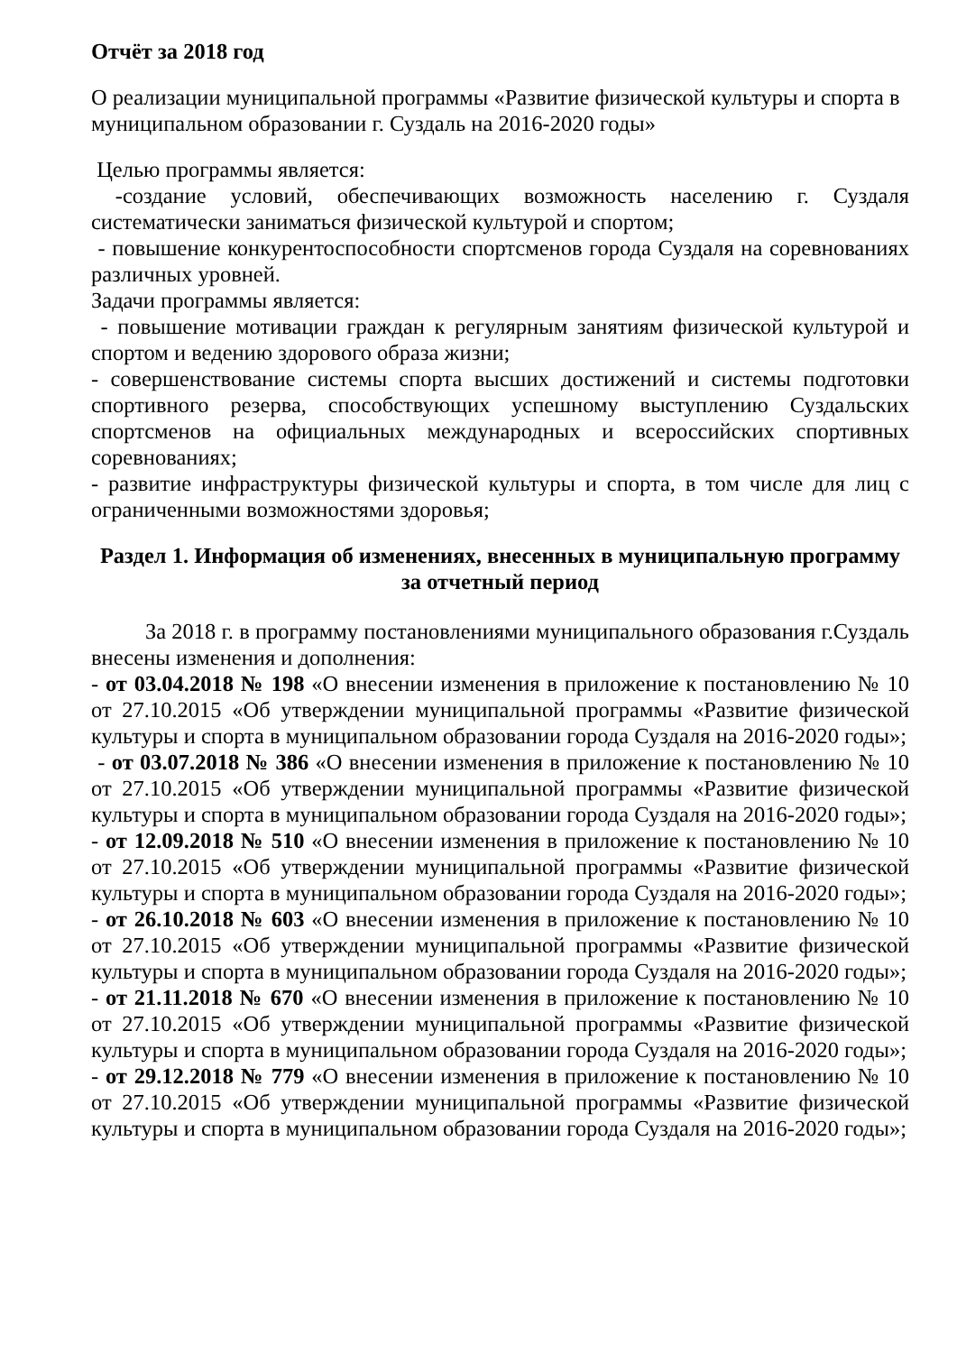Отчёт за 2018 год
О реализации муниципальной программы «Развитие физической культуры и спорта в муниципальном образовании г. Суздаль на 2016-2020 годы»
Целью программы является:
-создание условий, обеспечивающих возможность населению г. Суздаля систематически заниматься физической культурой и спортом;
- повышение конкурентоспособности спортсменов города Суздаля на соревнованиях различных уровней.
Задачи программы является:
- повышение мотивации граждан к регулярным занятиям физической культурой и спортом и ведению здорового образа жизни;
- совершенствование системы спорта высших достижений и системы подготовки спортивного резерва, способствующих успешному выступлению Суздальских спортсменов на официальных международных и всероссийских спортивных соревнованиях;
- развитие инфраструктуры физической культуры и спорта, в том числе для лиц с ограниченными возможностями здоровья;
Раздел 1. Информация об изменениях, внесенных в муниципальную программу за отчетный период
За 2018 г. в программу постановлениями муниципального образования г.Суздаль внесены изменения и дополнения:
- от 03.04.2018 № 198 «О внесении изменения в приложение к постановлению № 10 от 27.10.2015 «Об утверждении муниципальной программы «Развитие физической культуры и спорта в муниципальном образовании города Суздаля на 2016-2020 годы»;
- от 03.07.2018 № 386 «О внесении изменения в приложение к постановлению № 10 от 27.10.2015 «Об утверждении муниципальной программы «Развитие физической культуры и спорта в муниципальном образовании города Суздаля на 2016-2020 годы»;
- от 12.09.2018 № 510 «О внесении изменения в приложение к постановлению № 10 от 27.10.2015 «Об утверждении муниципальной программы «Развитие физической культуры и спорта в муниципальном образовании города Суздаля на 2016-2020 годы»;
- от 26.10.2018 № 603 «О внесении изменения в приложение к постановлению № 10 от 27.10.2015 «Об утверждении муниципальной программы «Развитие физической культуры и спорта в муниципальном образовании города Суздаля на 2016-2020 годы»;
- от 21.11.2018 № 670 «О внесении изменения в приложение к постановлению № 10 от 27.10.2015 «Об утверждении муниципальной программы «Развитие физической культуры и спорта в муниципальном образовании города Суздаля на 2016-2020 годы»;
- от 29.12.2018 № 779 «О внесении изменения в приложение к постановлению № 10 от 27.10.2015 «Об утверждении муниципальной программы «Развитие физической культуры и спорта в муниципальном образовании города Суздаля на 2016-2020 годы»;